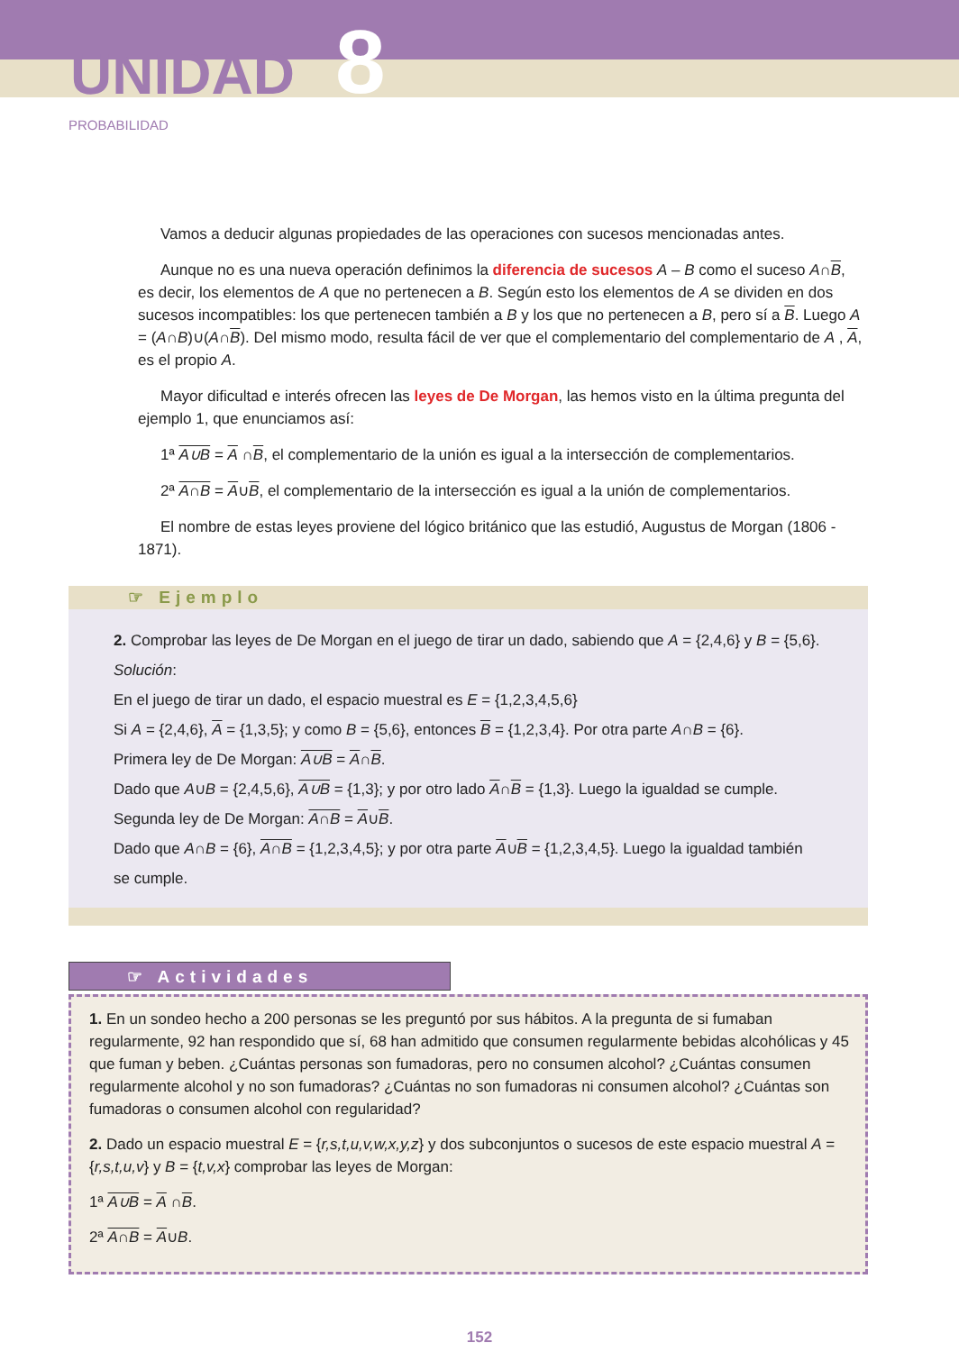UNIDAD 8
PROBABILIDAD
Vamos a deducir algunas propiedades de las operaciones con sucesos mencionadas antes.
Aunque no es una nueva operación definimos la diferencia de sucesos A – B como el suceso A∩B, es decir, los elementos de A que no pertenecen a B. Según esto los elementos de A se dividen en dos sucesos incompatibles: los que pertenecen también a B y los que no pertenecen a B, pero sí a B. Luego A = (A∩B)∪(A∩B). Del mismo modo, resulta fácil de ver que el complementario del complementario de A , A, es el propio A.
Mayor dificultad e interés ofrecen las leyes de De Morgan, las hemos visto en la última pregunta del ejemplo 1, que enunciamos así:
1ª A∪B = A ∩B, el complementario de la unión es igual a la intersección de complementarios.
2ª A∩B = A∪B, el complementario de la intersección es igual a la unión de complementarios.
El nombre de estas leyes proviene del lógico británico que las estudió, Augustus de Morgan (1806 - 1871).
☞ Ejemplo
2. Comprobar las leyes de De Morgan en el juego de tirar un dado, sabiendo que A = {2,4,6} y B = {5,6}.
Solución:
En el juego de tirar un dado, el espacio muestral es E = {1,2,3,4,5,6}
Si A = {2,4,6}, A = {1,3,5}; y como B = {5,6}, entonces B = {1,2,3,4}. Por otra parte A∩B = {6}.
Primera ley de De Morgan: A∪B = A∩B.
Dado que A∪B = {2,4,5,6}, A∪B = {1,3}; y por otro lado A∩B = {1,3}. Luego la igualdad se cumple.
Segunda ley de De Morgan: A∩B = A∪B.
Dado que A∩B = {6}, A∩B = {1,2,3,4,5}; y por otra parte A∪B = {1,2,3,4,5}. Luego la igualdad también se cumple.
☞ Actividades
1. En un sondeo hecho a 200 personas se les preguntó por sus hábitos. A la pregunta de si fumaban regularmente, 92 han respondido que sí, 68 han admitido que consumen regularmente bebidas alcohólicas y 45 que fuman y beben. ¿Cuántas personas son fumadoras, pero no consumen alcohol? ¿Cuántas consumen regularmente alcohol y no son fumadoras? ¿Cuántas no son fumadoras ni consumen alcohol? ¿Cuántas son fumadoras o consumen alcohol con regularidad?
2. Dado un espacio muestral E = {r,s,t,u,v,w,x,y,z} y dos subconjuntos o sucesos de este espacio muestral A = {r,s,t,u,v} y B = {t,v,x} comprobar las leyes de Morgan:
1ª A∪B = A ∩B.
2ª A∩B = A∪B.
152